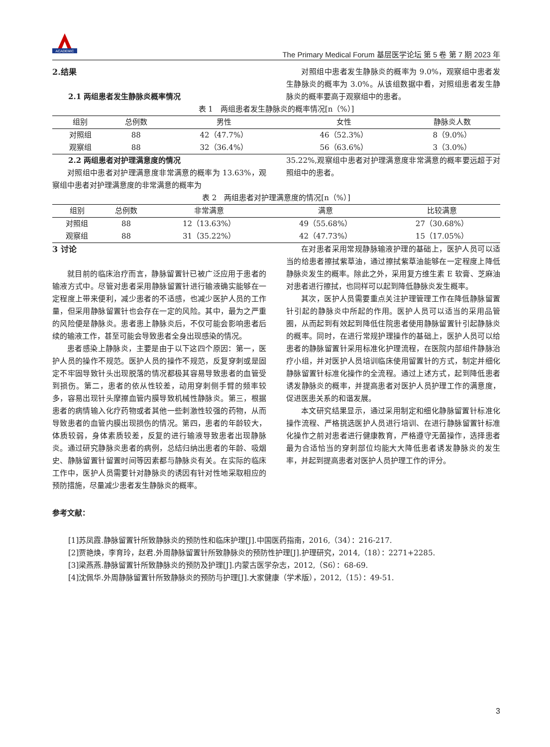ACADEMIC
The Primary Medical Forum 基层医学论坛 第 5 卷 第 7 期 2023 年
2.结果
2.1 两组患者发生静脉炎概率情况
对照组中患者发生静脉炎的概率为 9.0%，观察组中患者发生静脉炎的概率为 3.0%。从该组数据中看，对照组患者发生静脉炎的概率要高于观察组中的患者。
表 1　两组患者发生静脉炎的概率情况[n（%）]
| 组别 | 总例数 | 男性 | 女性 | 静脉炎人数 |
| --- | --- | --- | --- | --- |
| 对照组 | 88 | 42（47.7%） | 46（52.3%） | 8（9.0%） |
| 观察组 | 88 | 32（36.4%） | 56（63.6%） | 3（3.0%） |
2.2 两组患者对护理满意度的情况
对照组中患者对护理满意度非常满意的概率为 13.63%，观察组中患者对护理满意度的非常满意的概率为
35.22%,观察组中患者对护理满意度非常满意的概率要远超于对照组中的患者。
表 2　两组患者对护理满意度的情况[n（%）]
| 组别 | 总例数 | 非常满意 | 满意 | 比较满意 |
| --- | --- | --- | --- | --- |
| 对照组 | 88 | 12（13.63%） | 49（55.68%） | 27（30.68%） |
| 观察组 | 88 | 31（35.22%） | 42（47.73%） | 15（17.05%） |
3 讨论
就目前的临床治疗而言，静脉留置针已被广泛应用于患者的输液方式中。尽管对患者采用静脉留置针进行输液确实能够在一定程度上带来便利，减少患者的不适感，也减少医护人员的工作量，但采用静脉留置针也会存在一定的风险。其中，最为之严重的风险便是静脉炎。患者患上静脉炎后，不仅可能会影响患者后续的输液工作，甚至可能会导致患者全身出现感染的情况。
患者感染上静脉炎，主要是由于以下这四个原因：第一，医护人员的操作不规范。医护人员的操作不规范，反复穿刺或是固定不牢固导致针头出现脱落的情况都极其容易导致患者的血管受到损伤。第二，患者的依从性较差，动用穿刺侧手臂的频率较多，容易出现针头摩擦血管内膜导致机械性静脉炎。第三，根据患者的病情输入化疗药物或者其他一些刺激性较强的药物，从而导致患者的血管内膜出现损伤的情况。第四，患者的年龄较大，体质较弱，身体素质较差，反复的进行输液导致患者出现静脉炎。通过研究静脉炎患者的病例，总结归纳出患者的年龄、吸烟史、静脉留置针留置时间等因素都与静脉炎有关。在实际的临床工作中，医护人员需要针对静脉炎的诱因有针对性地采取相应的预防措施，尽量减少患者发生静脉炎的概率。
在对患者采用常规静脉输液护理的基础上，医护人员可以适当的给患者擦拭紫草油，通过擦拭紫草油能够在一定程度上降低静脉炎发生的概率。除此之外，采用复方维生素 E 软膏、芝麻油对患者进行擦拭，也同样可以起到降低静脉炎发生概率。
其次，医护人员需要重点关注护理管理工作在降低静脉留置针引起的静脉炎中所起的作用。医护人员可以适当的采用品管圈，从而起到有效起到降低住院患者使用静脉留置针引起静脉炎的概率。同时，在进行常规护理操作的基础上，医护人员可以给患者的静脉留置针采用标准化护理流程，在医院内部组件静脉治疗小组，并对医护人员培训临床使用留置针的方式，制定并细化静脉留置针标准化操作的全流程。通过上述方式，起到降低患者诱发静脉炎的概率，并提高患者对医护人员护理工作的满意度，促进医患关系的和谐发展。
本文研究结果显示，通过采用制定和细化静脉留置针标准化操作流程、严格挑选医护人员进行培训、在进行静脉留置针标准化操作之前对患者进行健康教育，严格遵守无菌操作，选择患者最为合适恰当的穿刺部位均能大大降低患者诱发静脉炎的发生率，并起到提高患者对医护人员护理工作的评分。
参考文献：
[1]苏凤霞.静脉留置针所致静脉炎的预防性和临床护理[J].中国医药指南，2016,（34）：216-217.
[2]贾艳焕，李育玲，赵君.外周静脉留置针所致静脉炎的预防性护理[J].护理研究，2014,（18）：2271+2285.
[3]梁燕燕.静脉留置针所致静脉炎的预防及护理[J].内蒙古医学杂志，2012,（S6）：68-69.
[4]沈佩华.外周静脉留置针所致静脉炎的预防与护理[J].大家健康（学术版），2012,（15）：49-51.
3